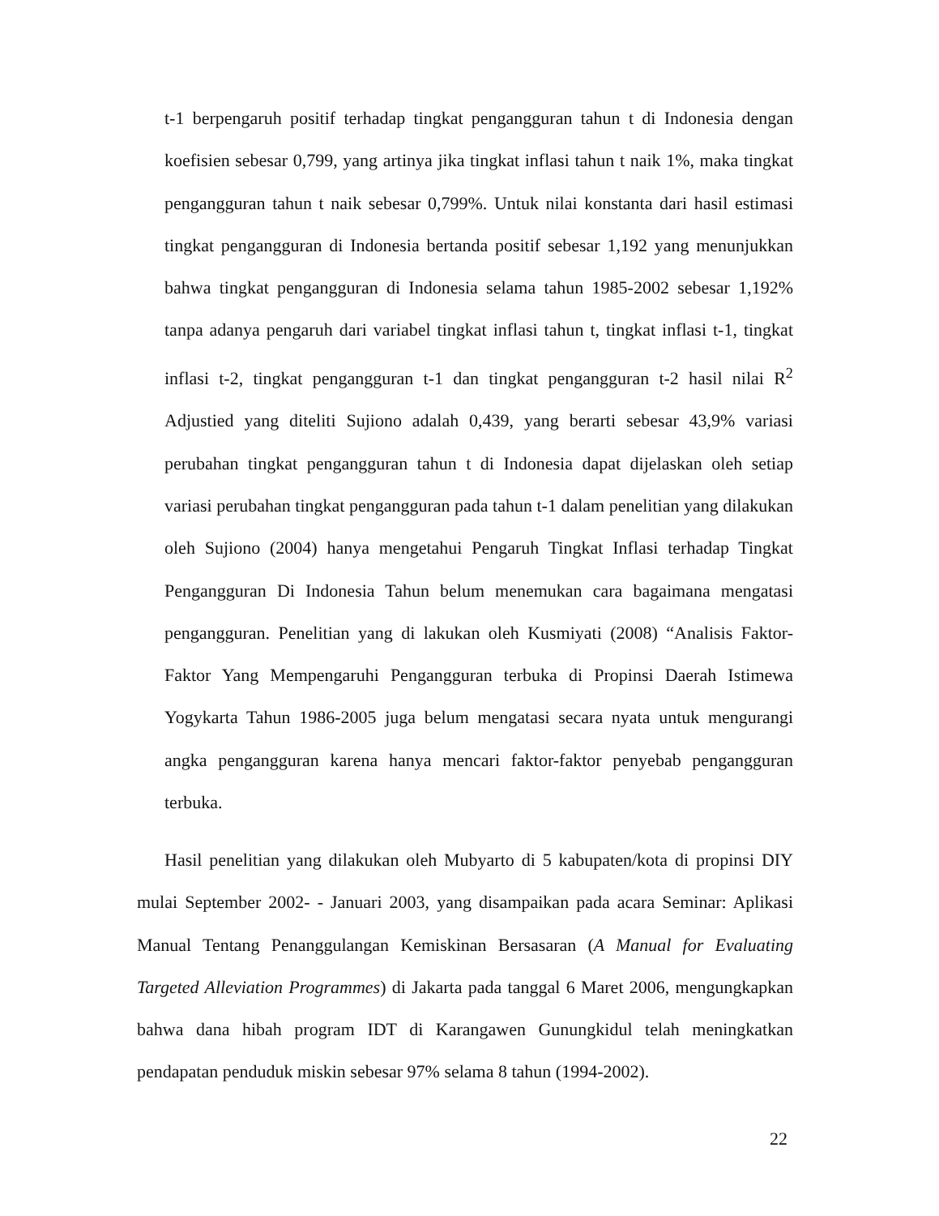t-1 berpengaruh positif terhadap tingkat pengangguran tahun t di Indonesia dengan koefisien sebesar 0,799, yang artinya jika tingkat inflasi tahun t naik 1%, maka tingkat pengangguran tahun t naik sebesar 0,799%. Untuk nilai konstanta dari hasil estimasi tingkat pengangguran di Indonesia bertanda positif sebesar 1,192 yang menunjukkan bahwa tingkat pengangguran di Indonesia selama tahun 1985-2002 sebesar 1,192% tanpa adanya pengaruh dari variabel tingkat inflasi tahun t, tingkat inflasi t-1, tingkat inflasi t-2, tingkat pengangguran t-1 dan tingkat pengangguran t-2 hasil nilai R<sup>2</sup> Adjustied yang diteliti Sujiono adalah 0,439, yang berarti sebesar 43,9% variasi perubahan tingkat pengangguran tahun t di Indonesia dapat dijelaskan oleh setiap variasi perubahan tingkat pengangguran pada tahun t-1 dalam penelitian yang dilakukan oleh Sujiono (2004) hanya mengetahui Pengaruh Tingkat Inflasi terhadap Tingkat Pengangguran Di Indonesia Tahun belum menemukan cara bagaimana mengatasi pengangguran. Penelitian yang di lakukan oleh Kusmiyati (2008) “Analisis Faktor-Faktor Yang Mempengaruhi Pengangguran terbuka di Propinsi Daerah Istimewa Yogykarta Tahun 1986-2005 juga belum mengatasi secara nyata untuk mengurangi angka pengangguran karena hanya mencari faktor-faktor penyebab pengangguran terbuka.
Hasil penelitian yang dilakukan oleh Mubyarto di 5 kabupaten/kota di propinsi DIY mulai September 2002- - Januari 2003, yang disampaikan pada acara Seminar: Aplikasi Manual Tentang Penanggulangan Kemiskinan Bersasaran (A Manual for Evaluating Targeted Alleviation Programmes) di Jakarta pada tanggal 6 Maret 2006, mengungkapkan bahwa dana hibah program IDT di Karangawen Gunungkidul telah meningkatkan pendapatan penduduk miskin sebesar 97% selama 8 tahun (1994-2002).
22